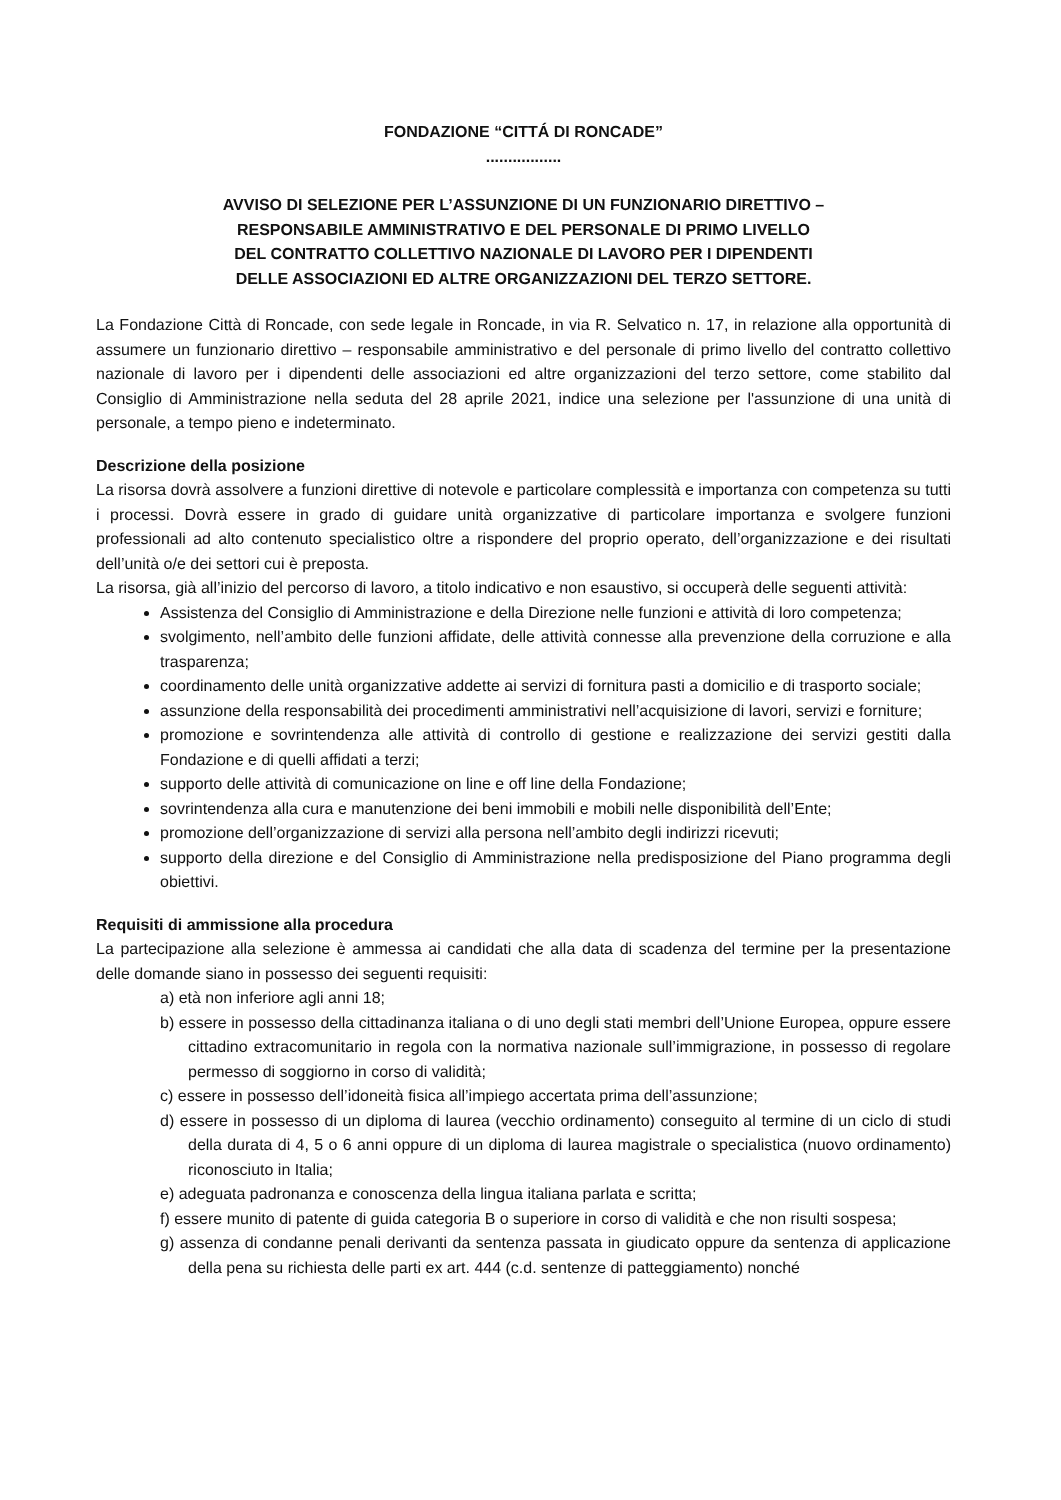FONDAZIONE “CITTÁ DI RONCADE”
.................
AVVISO DI SELEZIONE PER L’ASSUNZIONE DI UN FUNZIONARIO DIRETTIVO –
RESPONSABILE AMMINISTRATIVO E DEL PERSONALE DI PRIMO LIVELLO
DEL CONTRATTO COLLETTIVO NAZIONALE DI LAVORO PER I DIPENDENTI
DELLE ASSOCIAZIONI ED ALTRE ORGANIZZAZIONI DEL TERZO SETTORE.
La Fondazione Città di Roncade, con sede legale in Roncade, in via R. Selvatico n. 17, in relazione alla opportunità di assumere un funzionario direttivo – responsabile amministrativo e del personale di primo livello del contratto collettivo nazionale di lavoro per i dipendenti delle associazioni ed altre organizzazioni del terzo settore, come stabilito dal Consiglio di Amministrazione nella seduta del 28 aprile 2021, indice una selezione per l'assunzione di una unità di personale, a tempo pieno e indeterminato.
Descrizione della posizione
La risorsa dovrà assolvere a funzioni direttive di notevole e particolare complessità e importanza con competenza su tutti i processi. Dovrà essere in grado di guidare unità organizzative di particolare importanza e svolgere funzioni professionali ad alto contenuto specialistico oltre a rispondere del proprio operato, dell’organizzazione e dei risultati dell’unità o/e dei settori cui è preposta.
La risorsa, già all’inizio del percorso di lavoro, a titolo indicativo e non esaustivo, si occuperà delle seguenti attività:
Assistenza del Consiglio di Amministrazione e della Direzione nelle funzioni e attività di loro competenza;
svolgimento, nell’ambito delle funzioni affidate, delle attività connesse alla prevenzione della corruzione e alla trasparenza;
coordinamento delle unità organizzative addette ai servizi di fornitura pasti a domicilio e di trasporto sociale;
assunzione della responsabilità dei procedimenti amministrativi nell’acquisizione di lavori, servizi e forniture;
promozione e sovrintendenza alle attività di controllo di gestione e realizzazione dei servizi gestiti dalla Fondazione e di quelli affidati a terzi;
supporto delle attività di comunicazione on line e off line della Fondazione;
sovrintendenza alla cura e manutenzione dei beni immobili e mobili nelle disponibilità dell’Ente;
promozione dell’organizzazione di servizi alla persona nell’ambito degli indirizzi ricevuti;
supporto della direzione e del Consiglio di Amministrazione nella predisposizione del Piano programma degli obiettivi.
Requisiti di ammissione alla procedura
La partecipazione alla selezione è ammessa ai candidati che alla data di scadenza del termine per la presentazione delle domande siano in possesso dei seguenti requisiti:
a) età non inferiore agli anni 18;
b) essere in possesso della cittadinanza italiana o di uno degli stati membri dell’Unione Europea, oppure essere cittadino extracomunitario in regola con la normativa nazionale sull’immigrazione, in possesso di regolare permesso di soggiorno in corso di validità;
c) essere in possesso dell’idoneità fisica all’impiego accertata prima dell’assunzione;
d) essere in possesso di un diploma di laurea (vecchio ordinamento) conseguito al termine di un ciclo di studi della durata di 4, 5 o 6 anni oppure di un diploma di laurea magistrale o specialistica (nuovo ordinamento) riconosciuto in Italia;
e) adeguata padronanza e conoscenza della lingua italiana parlata e scritta;
f) essere munito di patente di guida categoria B o superiore in corso di validità e che non risulti sospesa;
g) assenza di condanne penali derivanti da sentenza passata in giudicato oppure da sentenza di applicazione della pena su richiesta delle parti ex art. 444 (c.d. sentenze di patteggiamento) nonché